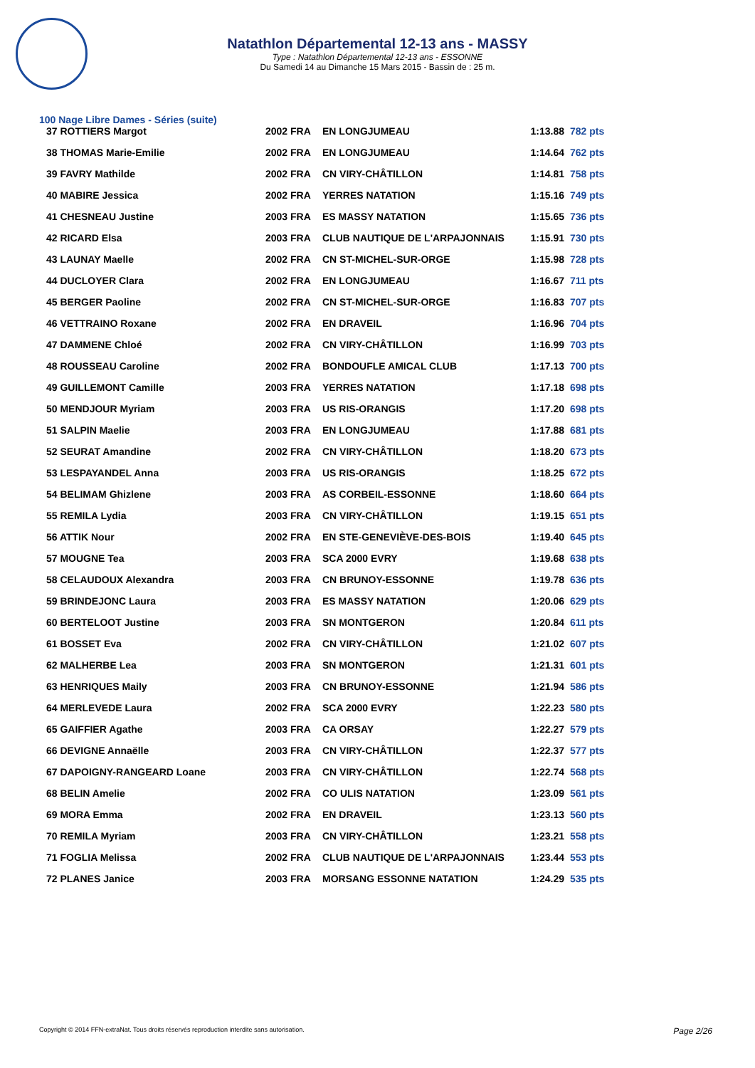Natathlon Départemental 12-13 ans - MASSY
Type : Natathlon Départemental 12-13 ans - ESSONNE
Du Samedi 14 au Dimanche 15 Mars 2015 - Bassin de : 25 m.
100 Nage Libre Dames - Séries (suite)
| 37 ROTTIERS Margot | 2002 FRA | EN LONGJUMEAU | 1:13.88 | 782 pts |
| 38 THOMAS Marie-Emilie | 2002 FRA | EN LONGJUMEAU | 1:14.64 | 762 pts |
| 39 FAVRY Mathilde | 2002 FRA | CN VIRY-CHÂTILLON | 1:14.81 | 758 pts |
| 40 MABIRE Jessica | 2002 FRA | YERRES NATATION | 1:15.16 | 749 pts |
| 41 CHESNEAU Justine | 2003 FRA | ES MASSY NATATION | 1:15.65 | 736 pts |
| 42 RICARD Elsa | 2003 FRA | CLUB NAUTIQUE DE L'ARPAJONNAIS | 1:15.91 | 730 pts |
| 43 LAUNAY Maelle | 2002 FRA | CN ST-MICHEL-SUR-ORGE | 1:15.98 | 728 pts |
| 44 DUCLOYER Clara | 2002 FRA | EN LONGJUMEAU | 1:16.67 | 711 pts |
| 45 BERGER Paoline | 2002 FRA | CN ST-MICHEL-SUR-ORGE | 1:16.83 | 707 pts |
| 46 VETTRAINO Roxane | 2002 FRA | EN DRAVEIL | 1:16.96 | 704 pts |
| 47 DAMMENE Chloé | 2002 FRA | CN VIRY-CHÂTILLON | 1:16.99 | 703 pts |
| 48 ROUSSEAU Caroline | 2002 FRA | BONDOUFLE AMICAL CLUB | 1:17.13 | 700 pts |
| 49 GUILLEMONT Camille | 2003 FRA | YERRES NATATION | 1:17.18 | 698 pts |
| 50 MENDJOUR Myriam | 2003 FRA | US RIS-ORANGIS | 1:17.20 | 698 pts |
| 51 SALPIN Maelie | 2003 FRA | EN LONGJUMEAU | 1:17.88 | 681 pts |
| 52 SEURAT Amandine | 2002 FRA | CN VIRY-CHÂTILLON | 1:18.20 | 673 pts |
| 53 LESPAYANDEL Anna | 2003 FRA | US RIS-ORANGIS | 1:18.25 | 672 pts |
| 54 BELIMAM Ghizlene | 2003 FRA | AS CORBEIL-ESSONNE | 1:18.60 | 664 pts |
| 55 REMILA Lydia | 2003 FRA | CN VIRY-CHÂTILLON | 1:19.15 | 651 pts |
| 56 ATTIK Nour | 2002 FRA | EN STE-GENEVIÈVE-DES-BOIS | 1:19.40 | 645 pts |
| 57 MOUGNE Tea | 2003 FRA | SCA 2000 EVRY | 1:19.68 | 638 pts |
| 58 CELAUDOUX Alexandra | 2003 FRA | CN BRUNOY-ESSONNE | 1:19.78 | 636 pts |
| 59 BRINDEJONC Laura | 2003 FRA | ES MASSY NATATION | 1:20.06 | 629 pts |
| 60 BERTELOOT Justine | 2003 FRA | SN MONTGERON | 1:20.84 | 611 pts |
| 61 BOSSET Eva | 2002 FRA | CN VIRY-CHÂTILLON | 1:21.02 | 607 pts |
| 62 MALHERBE Lea | 2003 FRA | SN MONTGERON | 1:21.31 | 601 pts |
| 63 HENRIQUES Maily | 2003 FRA | CN BRUNOY-ESSONNE | 1:21.94 | 586 pts |
| 64 MERLEVEDE Laura | 2002 FRA | SCA 2000 EVRY | 1:22.23 | 580 pts |
| 65 GAIFFIER Agathe | 2003 FRA | CA ORSAY | 1:22.27 | 579 pts |
| 66 DEVIGNE Annaëlle | 2003 FRA | CN VIRY-CHÂTILLON | 1:22.37 | 577 pts |
| 67 DAPOIGNY-RANGEARD Loane | 2003 FRA | CN VIRY-CHÂTILLON | 1:22.74 | 568 pts |
| 68 BELIN Amelie | 2002 FRA | CO ULIS NATATION | 1:23.09 | 561 pts |
| 69 MORA Emma | 2002 FRA | EN DRAVEIL | 1:23.13 | 560 pts |
| 70 REMILA Myriam | 2003 FRA | CN VIRY-CHÂTILLON | 1:23.21 | 558 pts |
| 71 FOGLIA Melissa | 2002 FRA | CLUB NAUTIQUE DE L'ARPAJONNAIS | 1:23.44 | 553 pts |
| 72 PLANES Janice | 2003 FRA | MORSANG ESSONNE NATATION | 1:24.29 | 535 pts |
Copyright © 2014 FFN-extraNat. Tous droits réservés reproduction interdite sans autorisation. Page 2/26